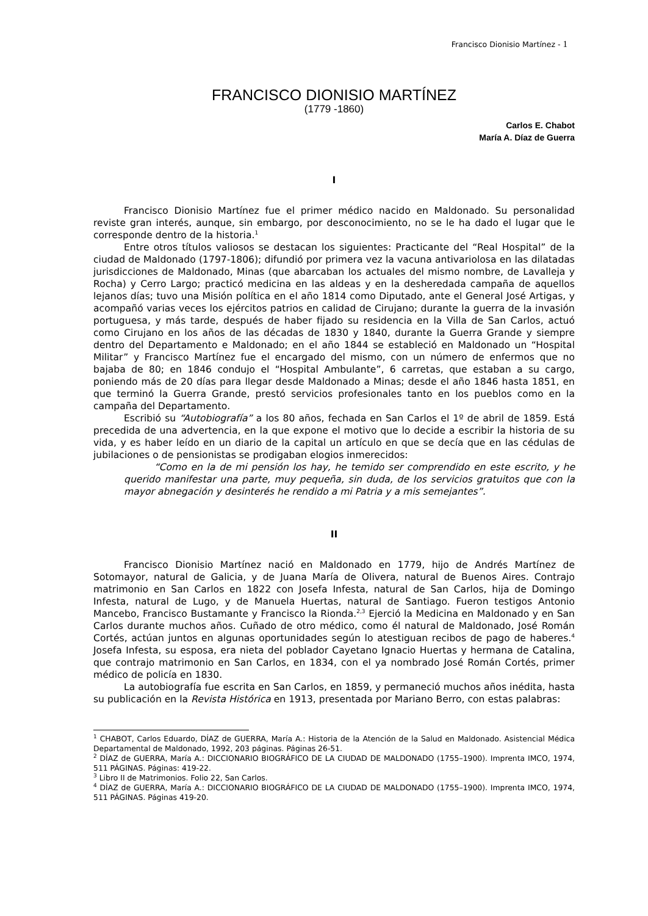Francisco Dionisio Martínez - 1
FRANCISCO DIONISIO MARTÍNEZ
(1779 -1860)
Carlos E. Chabot
María A. Díaz de Guerra
I
Francisco Dionisio Martínez fue el primer médico nacido en Maldonado. Su personalidad reviste gran interés, aunque, sin embargo, por desconocimiento, no se le ha dado el lugar que le corresponde dentro de la historia.<sup>1</sup>
Entre otros títulos valiosos se destacan los siguientes: Practicante del “Real Hospital” de la ciudad de Maldonado (1797-1806); difundió por primera vez la vacuna antivariolosa en las dilatadas jurisdicciones de Maldonado, Minas (que abarcaban los actuales del mismo nombre, de Lavalleja y Rocha) y Cerro Largo; practicó medicina en las aldeas y en la desheredada campaña de aquellos lejanos días; tuvo una Misión política en el año 1814 como Diputado, ante el General José Artigas, y acompañó varias veces los ejércitos patrios en calidad de Cirujano; durante la guerra de la invasión portuguesa, y más tarde, después de haber fijado su residencia en la Villa de San Carlos, actuó como Cirujano en los años de las décadas de 1830 y 1840, durante la Guerra Grande y siempre dentro del Departamento e Maldonado; en el año 1844 se estableció en Maldonado un “Hospital Militar” y Francisco Martínez fue el encargado del mismo, con un número de enfermos que no bajaba de 80; en 1846 condujo el “Hospital Ambulante”, 6 carretas, que estaban a su cargo, poniendo más de 20 días para llegar desde Maldonado a Minas; desde el año 1846 hasta 1851, en que terminó la Guerra Grande, prestó servicios profesionales tanto en los pueblos como en la campaña del Departamento.
Escribió su “Autobiografía” a los 80 años, fechada en San Carlos el 1º de abril de 1859. Está precedida de una advertencia, en la que expone el motivo que lo decide a escribir la historia de su vida, y es haber leído en un diario de la capital un artículo en que se decía que en las cédulas de jubilaciones o de pensionistas se prodigaban elogios inmerecidos:
“Como en la de mi pensión los hay, he temido ser comprendido en este escrito, y he querido manifestar una parte, muy pequeña, sin duda, de los servicios gratuitos que con la mayor abnegación y desinterés he rendido a mi Patria y a mis semejantes”.
II
Francisco Dionisio Martínez nació en Maldonado en 1779, hijo de Andrés Martínez de Sotomayor, natural de Galicia, y de Juana María de Olivera, natural de Buenos Aires. Contrajo matrimonio en San Carlos en 1822 con Josefa Infesta, natural de San Carlos, hija de Domingo Infesta, natural de Lugo, y de Manuela Huertas, natural de Santiago. Fueron testigos Antonio Mancebo, Francisco Bustamante y Francisco la Rionda.<sup>2,3</sup> Ejerció la Medicina en Maldonado y en San Carlos durante muchos años. Cuñado de otro médico, como él natural de Maldonado, José Román Cortés, actúan juntos en algunas oportunidades según lo atestiguan recibos de pago de haberes.<sup>4</sup> Josefa Infesta, su esposa, era nieta del poblador Cayetano Ignacio Huertas y hermana de Catalina, que contrajo matrimonio en San Carlos, en 1834, con el ya nombrado José Román Cortés, primer médico de policía en 1830.
La autobiografía fue escrita en San Carlos, en 1859, y permaneció muchos años inédita, hasta su publicación en la Revista Histórica en 1913, presentada por Mariano Berro, con estas palabras:
<sup>1</sup> CHABOT, Carlos Eduardo, DÍAZ de GUERRA, María A.: Historia de la Atención de la Salud en Maldonado. Asistencial Médica Departamental de Maldonado, 1992, 203 páginas. Páginas 26-51.
<sup>2</sup> DÍAZ de GUERRA, María A.: DICCIONARIO BIOGRÁFICO DE LA CIUDAD DE MALDONADO (1755–1900). Imprenta IMCO, 1974, 511 PÁGINAS. Páginas: 419-22.
<sup>3</sup> Libro II de Matrimonios. Folio 22, San Carlos.
<sup>4</sup> DÍAZ de GUERRA, María A.: DICCIONARIO BIOGRÁFICO DE LA CIUDAD DE MALDONADO (1755–1900). Imprenta IMCO, 1974, 511 PÁGINAS. Páginas 419-20.